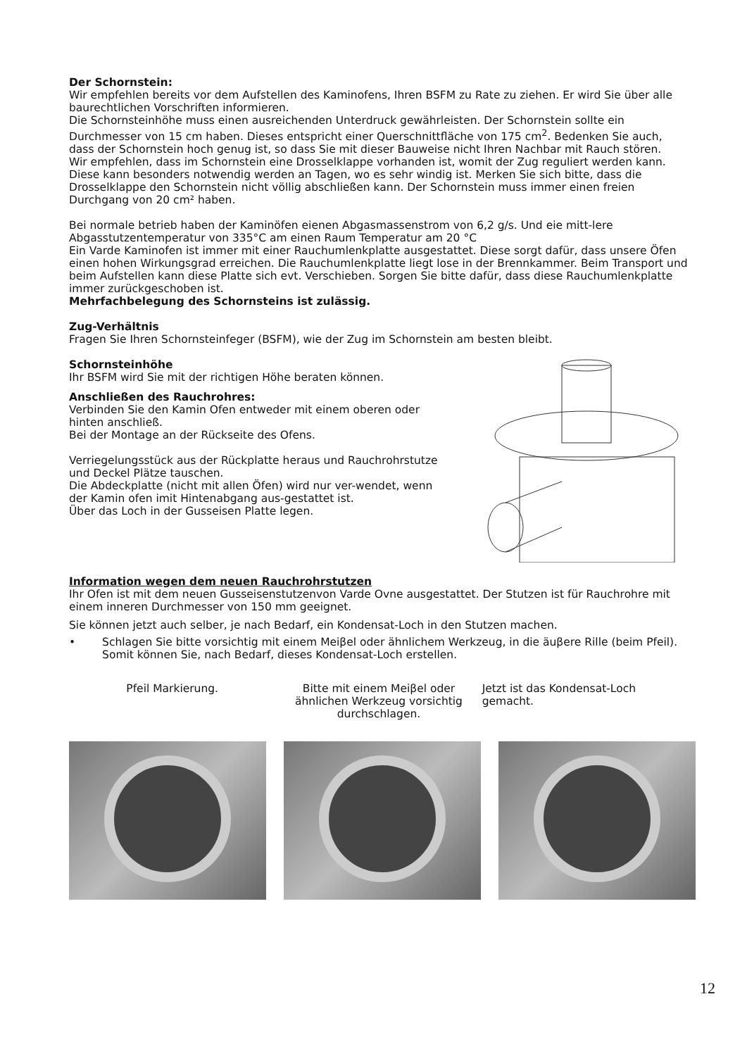Der Schornstein:
Wir empfehlen bereits vor dem Aufstellen des Kaminofens, Ihren BSFM zu Rate zu ziehen. Er wird Sie über alle baurechtlichen Vorschriften informieren.
Die Schornsteinhöhe muss einen ausreichenden Unterdruck gewährleisten. Der Schornstein sollte ein Durchmesser von 15 cm haben. Dieses entspricht einer Querschnittfläche von 175 cm<sup>2</sup>. Bedenken Sie auch, dass der Schornstein hoch genug ist, so dass Sie mit dieser Bauweise nicht Ihren Nachbar mit Rauch stören.
Wir empfehlen, dass im Schornstein eine Drosselklappe vorhanden ist, womit der Zug reguliert werden kann. Diese kann besonders notwendig werden an Tagen, wo es sehr windig ist. Merken Sie sich bitte, dass die Drosselklappe den Schornstein nicht völlig abschließen kann. Der Schornstein muss immer einen freien Durchgang von 20 cm² haben.
Bei normale betrieb haben der Kaminöfen eienen Abgasmassenstrom von 6,2 g/s. Und eie mitt-lere Abgasstutzentemperatur von 335°C am einen Raum Temperatur am 20 °C
Ein Varde Kaminofen ist immer mit einer Rauchumlenkplatte ausgestattet. Diese sorgt dafür, dass unsere Öfen einen hohen Wirkungsgrad erreichen. Die Rauchumlenkplatte liegt lose in der Brennkammer. Beim Transport und beim Aufstellen kann diese Platte sich evt. Verschieben. Sorgen Sie bitte dafür, dass diese Rauchumlenkplatte immer zurückgeschoben ist.
Mehrfachbelegung des Schornsteins ist zulässig.
Zug-Verhältnis
Fragen Sie Ihren Schornsteinfeger (BSFM), wie der Zug im Schornstein am besten bleibt.
Schornsteinhöhe
Ihr BSFM wird Sie mit der richtigen Höhe beraten können.
Anschließen des Rauchrohres:
Verbinden Sie den Kamin Ofen entweder mit einem oberen oder hinten anschließ.
Bei der Montage an der Rückseite des Ofens.
Verriegelungsstück aus der Rückplatte heraus und Rauchrohrstutze und Deckel Plätze tauschen.
Die Abdeckplatte (nicht mit allen Öfen) wird nur ver-wendet, wenn der Kamin ofen imit Hintenabgang aus-gestattet ist.
Über das Loch in der Gusseisen Platte legen.
Information wegen dem neuen Rauchrohrstutzen
Ihr Ofen ist mit dem neuen Gusseisenstutzenvon Varde Ovne ausgestattet. Der Stutzen ist für Rauchrohre mit einem inneren Durchmesser von 150 mm geeignet.
Sie können jetzt auch selber, je nach Bedarf, ein Kondensat-Loch in den Stutzen machen.
• Schlagen Sie bitte vorsichtig mit einem Meiβel oder ähnlichem Werkzeug, in die äuβere Rille (beim Pfeil). Somit können Sie, nach Bedarf, dieses Kondensat-Loch erstellen.
Pfeil Markierung. Bitte mit einem Meiβel oder ähnlichen Werkzeug vorsichtig durchschlagen.
Jetzt ist das Kondensat-Loch gemacht.
12